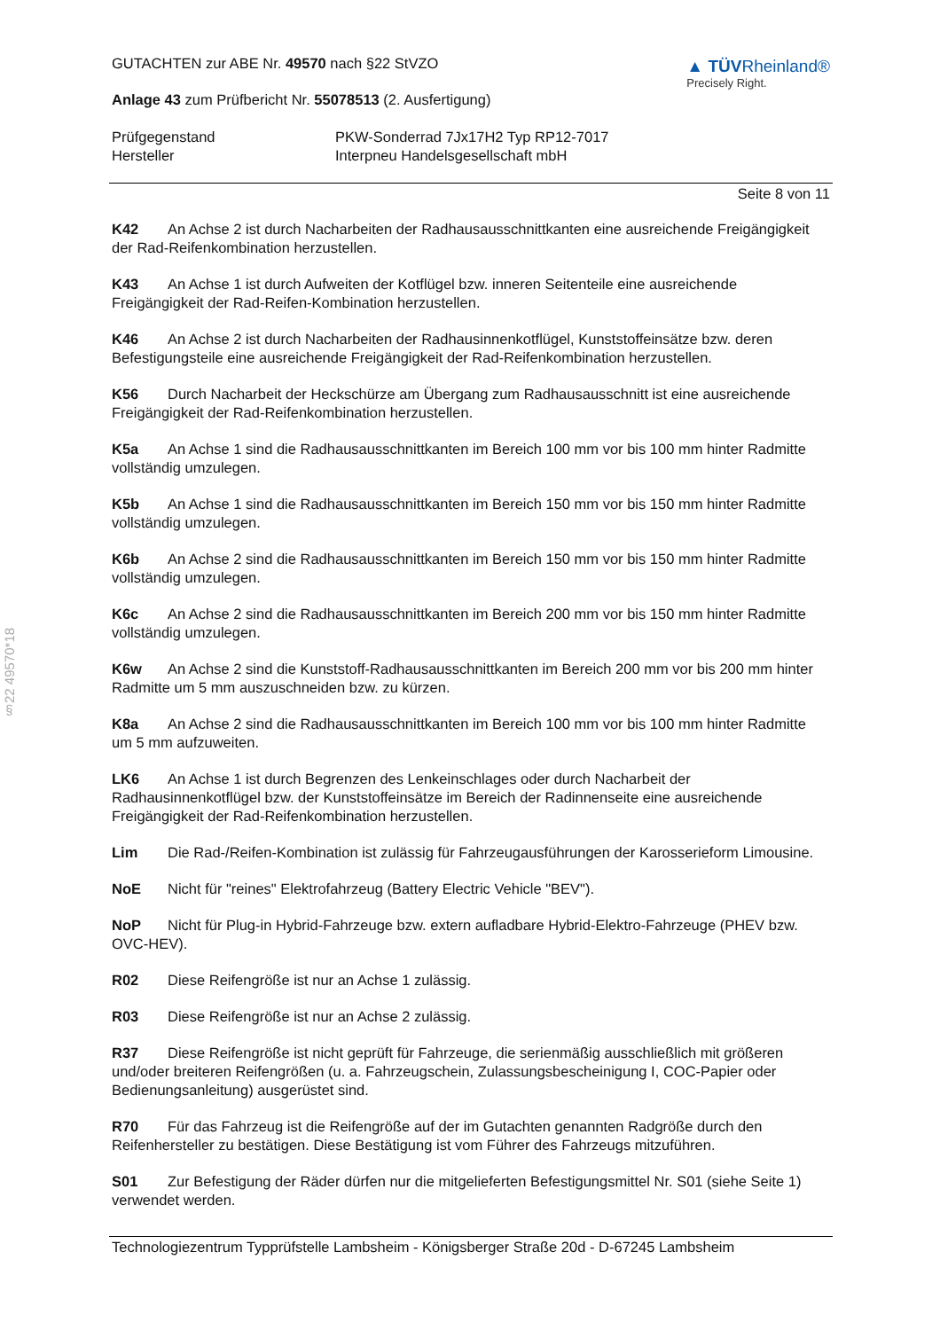§22 49570*18
GUTACHTEN zur ABE Nr. 49570 nach §22 StVZO
Anlage 43 zum Prüfbericht Nr. 55078513 (2. Ausfertigung)
▲ TÜVRheinland®
Precisely Right.
Prüfgegenstand
Hersteller
PKW-Sonderrad 7Jx17H2 Typ RP12-7017
Interpneu Handelsgesellschaft mbH
Seite 8 von 11
K42 An Achse 2 ist durch Nacharbeiten der Radhausausschnittkanten eine ausreichende Freigängigkeit der Rad-Reifenkombination herzustellen.
K43 An Achse 1 ist durch Aufweiten der Kotflügel bzw. inneren Seitenteile eine ausreichende Freigängigkeit der Rad-Reifen-Kombination herzustellen.
K46 An Achse 2 ist durch Nacharbeiten der Radhausinnenkotflügel, Kunststoffeinsätze bzw. deren Befestigungsteile eine ausreichende Freigängigkeit der Rad-Reifenkombination herzustellen.
K56 Durch Nacharbeit der Heckschürze am Übergang zum Radhausausschnitt ist eine ausreichende Freigängigkeit der Rad-Reifenkombination herzustellen.
K5a An Achse 1 sind die Radhausausschnittkanten im Bereich 100 mm vor bis 100 mm hinter Radmitte vollständig umzulegen.
K5b An Achse 1 sind die Radhausausschnittkanten im Bereich 150 mm vor bis 150 mm hinter Radmitte vollständig umzulegen.
K6b An Achse 2 sind die Radhausausschnittkanten im Bereich 150 mm vor bis 150 mm hinter Radmitte vollständig umzulegen.
K6c An Achse 2 sind die Radhausausschnittkanten im Bereich 200 mm vor bis 150 mm hinter Radmitte vollständig umzulegen.
K6w An Achse 2 sind die Kunststoff-Radhausausschnittkanten im Bereich 200 mm vor bis 200 mm hinter Radmitte um 5 mm auszuschneiden bzw. zu kürzen.
K8a An Achse 2 sind die Radhausausschnittkanten im Bereich 100 mm vor bis 100 mm hinter Radmitte um 5 mm aufzuweiten.
LK6 An Achse 1 ist durch Begrenzen des Lenkeinschlages oder durch Nacharbeit der Radhausinnenkotflügel bzw. der Kunststoffeinsätze im Bereich der Radinnenseite eine ausreichende Freigängigkeit der Rad-Reifenkombination herzustellen.
Lim Die Rad-/Reifen-Kombination ist zulässig für Fahrzeugausführungen der Karosserieform Limousine.
NoE Nicht für "reines" Elektrofahrzeug (Battery Electric Vehicle "BEV").
NoP Nicht für Plug-in Hybrid-Fahrzeuge bzw. extern aufladbare Hybrid-Elektro-Fahrzeuge (PHEV bzw. OVC-HEV).
R02 Diese Reifengröße ist nur an Achse 1 zulässig.
R03 Diese Reifengröße ist nur an Achse 2 zulässig.
R37 Diese Reifengröße ist nicht geprüft für Fahrzeuge, die serienmäßig ausschließlich mit größeren und/oder breiteren Reifengrößen (u. a. Fahrzeugschein, Zulassungsbescheinigung I, COC-Papier oder Bedienungsanleitung) ausgerüstet sind.
R70 Für das Fahrzeug ist die Reifengröße auf der im Gutachten genannten Radgröße durch den Reifenhersteller zu bestätigen. Diese Bestätigung ist vom Führer des Fahrzeugs mitzuführen.
S01 Zur Befestigung der Räder dürfen nur die mitgelieferten Befestigungsmittel Nr. S01 (siehe Seite 1) verwendet werden.
Technologiezentrum Typprüfstelle Lambsheim - Königsberger Straße 20d - D-67245 Lambsheim